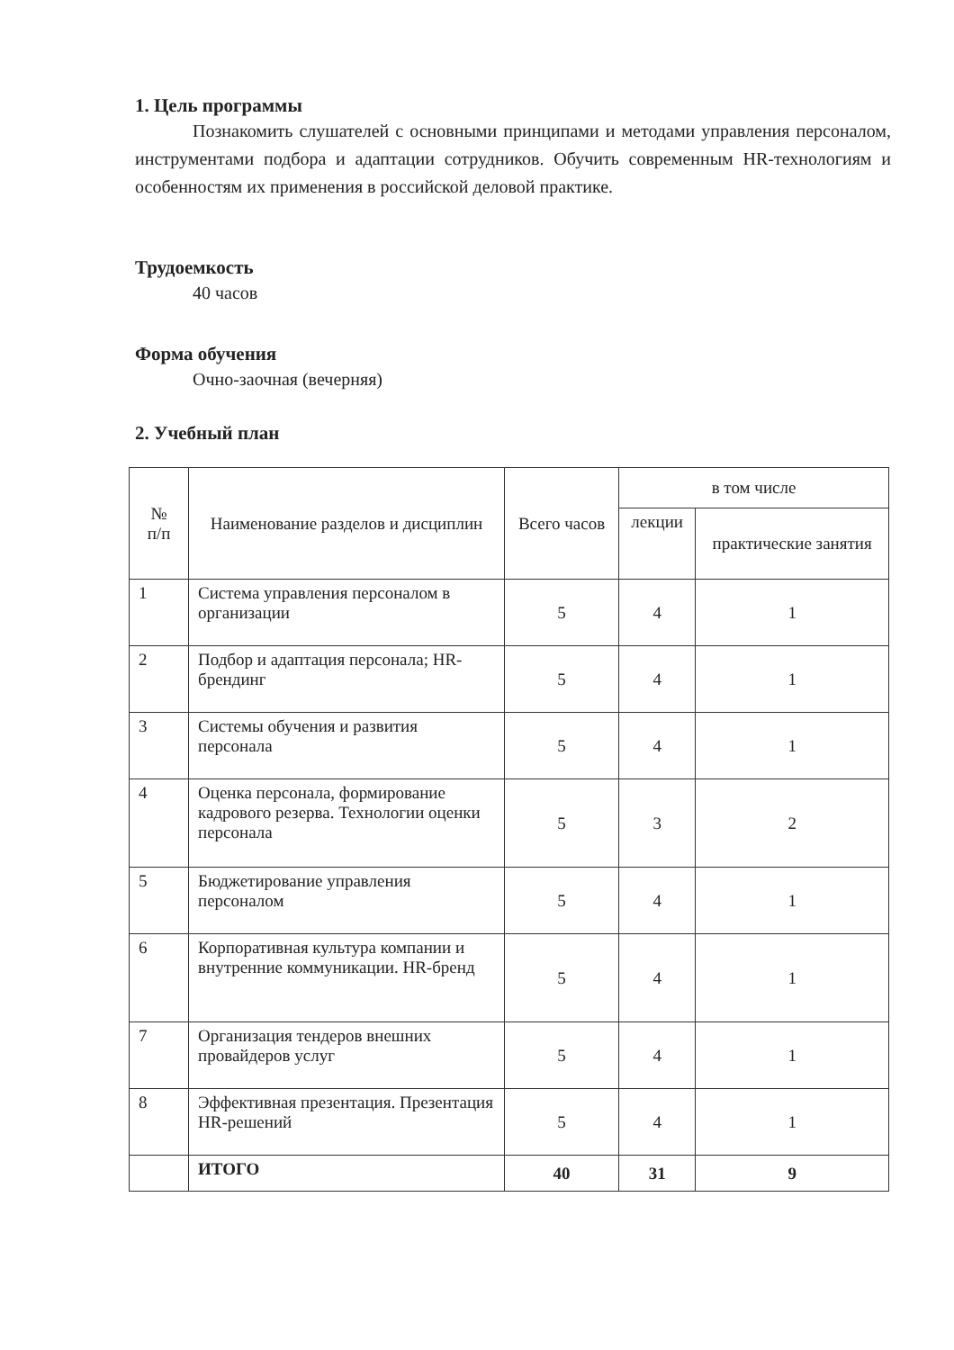1. Цель программы
Познакомить слушателей с основными принципами и методами управления персоналом, инструментами подбора и адаптации сотрудников. Обучить современным HR-технологиям и особенностям их применения в российской деловой практике.
Трудоемкость
40 часов
Форма обучения
Очно-заочная (вечерняя)
2. Учебный план
| № п/п | Наименование разделов и дисциплин | Всего часов | в том числе | |
| --- | --- | --- | --- | --- |
| | | | лекции | практические занятия |
| 1 | Система управления персоналом в организации | 5 | 4 | 1 |
| 2 | Подбор и адаптация персонала; HR-брендинг | 5 | 4 | 1 |
| 3 | Системы обучения и развития персонала | 5 | 4 | 1 |
| 4 | Оценка персонала, формирование кадрового резерва. Технологии оценки персонала | 5 | 3 | 2 |
| 5 | Бюджетирование управления персоналом | 5 | 4 | 1 |
| 6 | Корпоративная культура компании и внутренние коммуникации. HR-бренд | 5 | 4 | 1 |
| 7 | Организация тендеров внешних провайдеров услуг | 5 | 4 | 1 |
| 8 | Эффективная презентация. Презентация HR-решений | 5 | 4 | 1 |
| | ИТОГО | 40 | 31 | 9 |